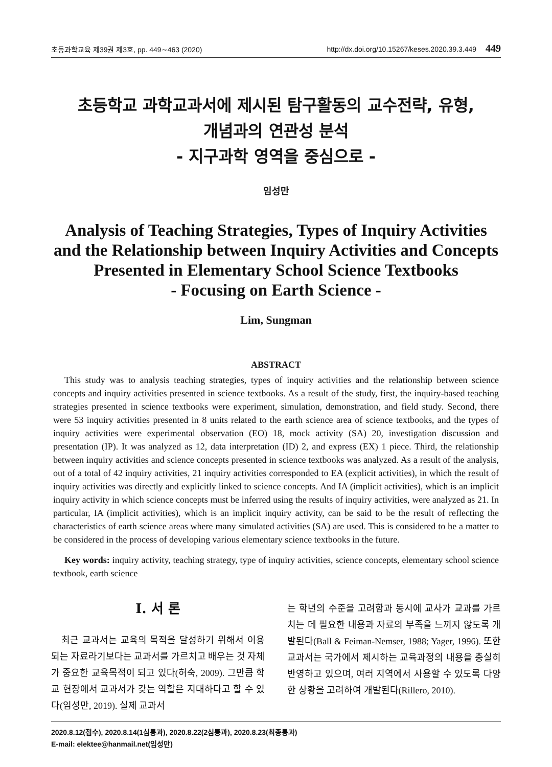초등과학교육 제39권 제3호, pp. 449∼463 (2020) http://dx.doi.org/10.15267/keses.2020.39.3.449 449
초등학교 과학교과서에 제시된 탐구활동의 교수전략, 유형,
개념과의 연관성 분석
- 지구과학 영역을 중심으로 -
임성만
Analysis of Teaching Strategies, Types of Inquiry Activities
and the Relationship between Inquiry Activities and Concepts
Presented in Elementary School Science Textbooks
- Focusing on Earth Science -
Lim, Sungman
ABSTRACT
This study was to analysis teaching strategies, types of inquiry activities and the relationship between science concepts and inquiry activities presented in science textbooks. As a result of the study, first, the inquiry-based teaching strategies presented in science textbooks were experiment, simulation, demonstration, and field study. Second, there were 53 inquiry activities presented in 8 units related to the earth science area of science textbooks, and the types of inquiry activities were experimental observation (EO) 18, mock activity (SA) 20, investigation discussion and presentation (IP). It was analyzed as 12, data interpretation (ID) 2, and express (EX) 1 piece. Third, the relationship between inquiry activities and science concepts presented in science textbooks was analyzed. As a result of the analysis, out of a total of 42 inquiry activities, 21 inquiry activities corresponded to EA (explicit activities), in which the result of inquiry activities was directly and explicitly linked to science concepts. And IA (implicit activities), which is an implicit inquiry activity in which science concepts must be inferred using the results of inquiry activities, were analyzed as 21. In particular, IA (implicit activities), which is an implicit inquiry activity, can be said to be the result of reflecting the characteristics of earth science areas where many simulated activities (SA) are used. This is considered to be a matter to be considered in the process of developing various elementary science textbooks in the future.
Key words: inquiry activity, teaching strategy, type of inquiry activities, science concepts, elementary school science textbook, earth science
I. 서 론
최근 교과서는 교육의 목적을 달성하기 위해서 이용되는 자료라기보다는 교과서를 가르치고 배우는 것 자체가 중요한 교육목적이 되고 있다(허숙, 2009). 그만큼 학교 현장에서 교과서가 갖는 역할은 지대하다고 할 수 있다(임성만, 2019). 실제 교과서
는 학년의 수준을 고려함과 동시에 교사가 교과를 가르치는 데 필요한 내용과 자료의 부족을 느끼지 않도록 개발된다(Ball & Feiman-Nemser, 1988; Yager, 1996). 또한 교과서는 국가에서 제시하는 교육과정의 내용을 충실히 반영하고 있으며, 여러 지역에서 사용할 수 있도록 다양한 상황을 고려하여 개발된다(Rillero, 2010).
2020.8.12(접수), 2020.8.14(1심통과), 2020.8.22(2심통과), 2020.8.23(최종통과)
E-mail: elektee@hanmail.net(임성만)